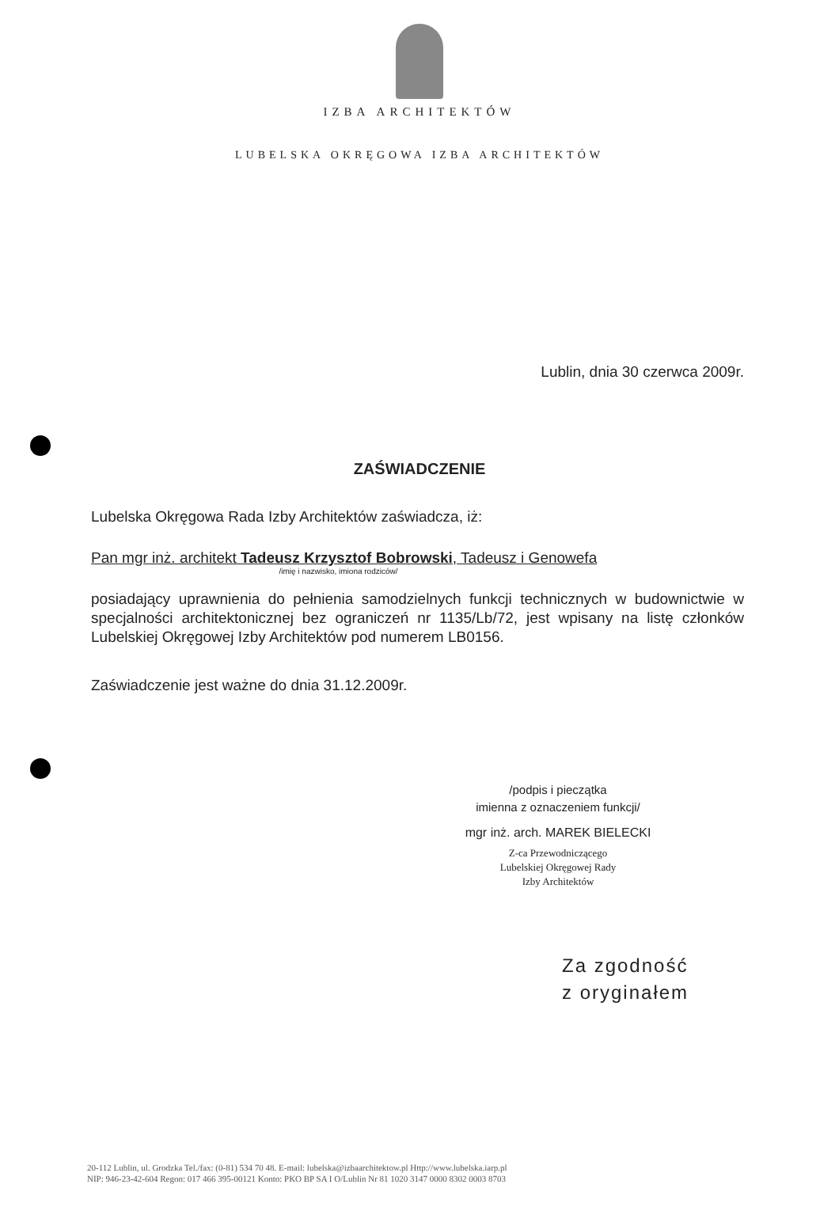IZBA ARCHITEKTÓW
LUBELSKA OKRĘGOWA IZBA ARCHITEKTÓW
Lublin, dnia 30 czerwca 2009r.
ZAŚWIADCZENIE
Lubelska Okręgowa Rada Izby Architektów zaświadcza, iż:
Pan mgr inż. architekt Tadeusz Krzysztof Bobrowski, Tadeusz i Genowefa
/imię i nazwisko, imiona rodziców/
posiadający uprawnienia do pełnienia samodzielnych funkcji technicznych w budownictwie w specjalności architektonicznej bez ograniczeń nr 1135/Lb/72, jest wpisany na listę członków Lubelskiej Okręgowej Izby Architektów pod numerem LB0156.
Zaświadczenie jest ważne do dnia 31.12.2009r.
/podpis i pieczątka
imienna z oznaczeniem funkcji/
mgr inż. arch. MAREK BIELECKI
Z-ca Przewodniczącego
Lubelskiej Okręgowej Rady
Izby Architektów
Za zgodność
z oryginałem
20-112 Lublin, ul. Grodzka Tel./fax: (0-81) 534 70 48. E-mail: lubelska@izbaarchitektow.pl Http://www.lubelska.iarp.pl
NIP: 946-23-42-604 Regon: 017 466 395-00121 Konto: PKO BP SA I O/Lublin Nr 81 1020 3147 0000 8302 0003 8703